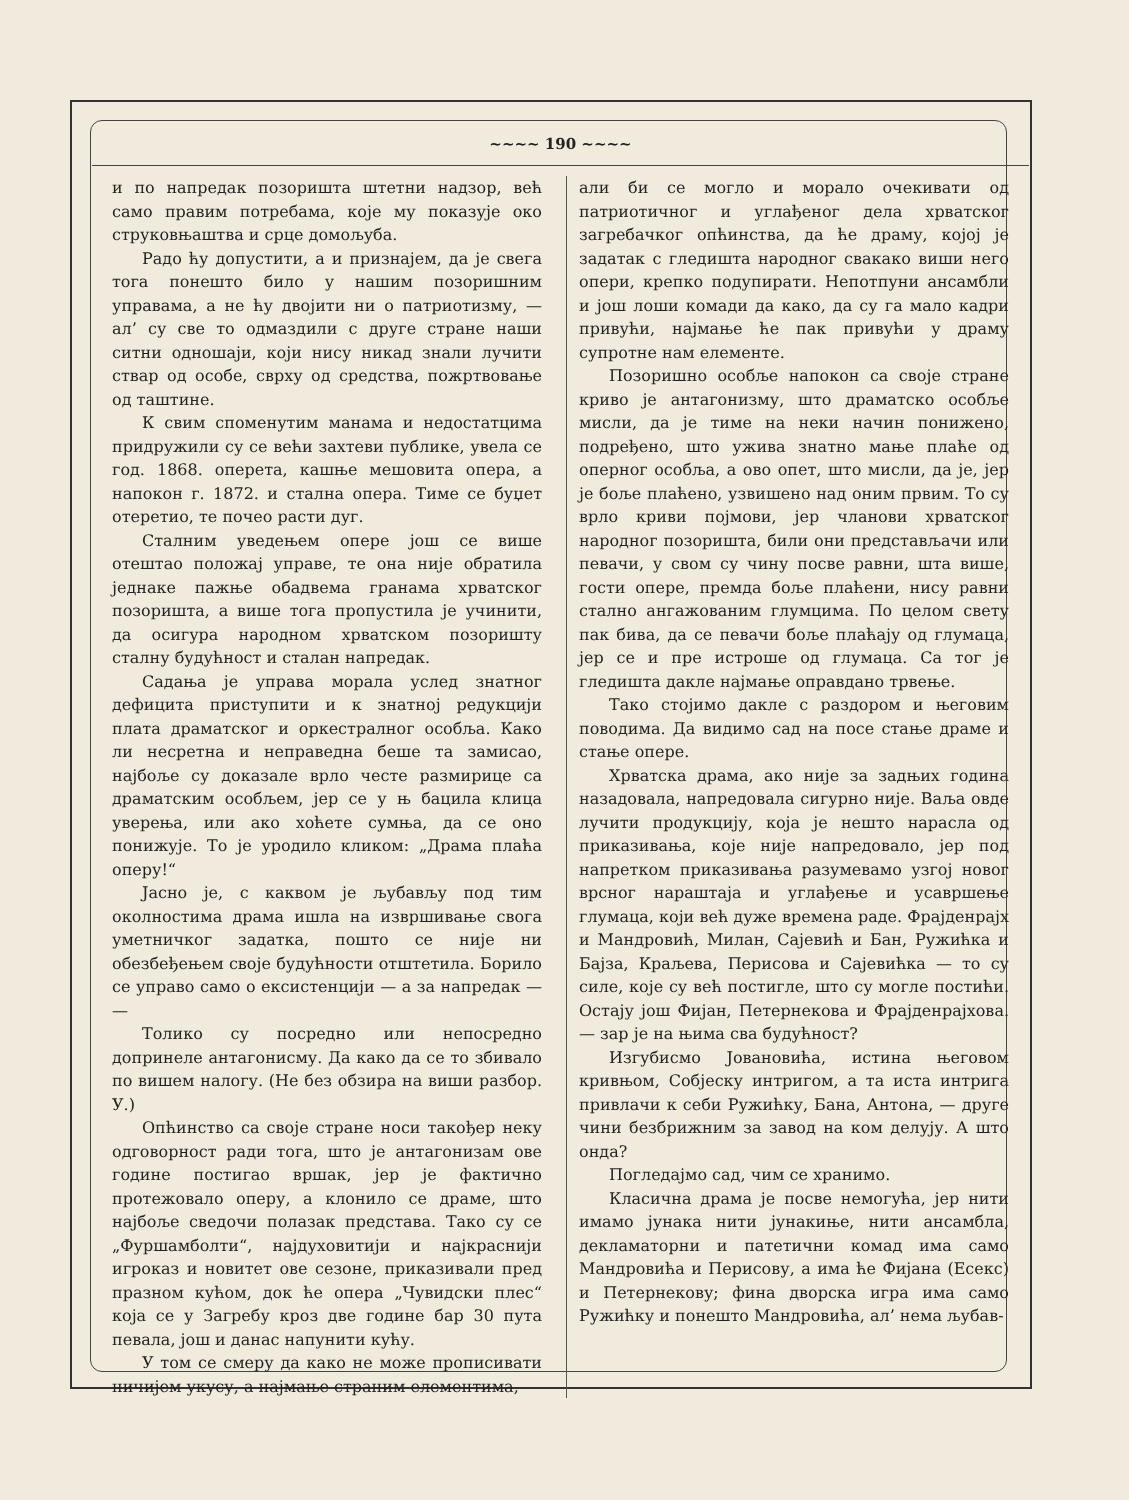~~~~ 190 ~~~~
и по напредак позоришта штетни надзор, већ само правим потребама, које му показује око струковњаштва и срце домољуба.
Радо ћу допустити, а и признајем, да је свега тога понешто било у нашим позоришним управама, а не ћу двојити ни о патриотизму, — ал’ су све то одмаздили с друге стране наши ситни одношаји, који нису никад знали лучити ствар од особе, сврху од средства, пожртвовање од таштине.
К свим споменутим манама и недостатцима придружили су се већи захтеви публике, увела се год. 1868. оперета, кашње мешовита опера, а напокон г. 1872. и стална опера. Тиме се буџет отеретио, те почео расти дуг.
Сталним уведењем опере још се више отештао положај управе, те она није обратила једнаке пажње обадвема гранама хрватског позоришта, а више тога пропустила је учинити, да осигура народном хрватском позоришту сталну будућност и сталан напредак.
Садања је управа морала услед знатног дефицита приступити и к знатној редукцији плата драматског и оркестралног особља. Како ли несретна и неправедна беше та замисао, најбоље су доказале врло честе размирице са драматским особљем, јер се у њ бацила клица уверења, или ако хоћете сумња, да се оно понижује. То је уродило кликом: „Драма плаћа оперу!“
Јасно је, с каквом је љубављу под тим околностима драма ишла на извршивање свога уметничког задатка, пошто се није ни обезбеђењем своје будућности отштетила. Борило се управо само о ексистенцији — а за напредак — —
Толико су посредно или непосредно допринеле антагонисму. Да како да се то збивало по вишем налогу. (Не без обзира на виши разбор. У.)
Опћинство са своје стране носи такођер неку одговорност ради тога, што је антагонизам ове године постигао вршак, јер је фактично протежовало оперу, а клонило се драме, што најбоље сведочи полазак представа. Тако су се „Фуршамболти“, најдуховитији и најкраснији игроказ и новитет ове сезоне, приказивали пред празном кућом, док ће опера „Чувидски плес“ која се у Загребу кроз две године бар 30 пута певала, још и данас напунити кућу.
У том се смеру да како не може прописивати ничијем укусу, а најмање страним елементима,
али би се могло и морало очекивати од патриотичног и углађеног дела хрватског загребачког опћинства, да ће драму, којој је задатак с гледишта народног свакако виши него опери, крепко подупирати. Непотпуни ансамбли и још лоши комади да како, да су га мало кадри привући, најмање ће пак привући у драму супротне нам елементе.
Позоришно особље напокон са своје стране криво је антагонизму, што драматско особље мисли, да је тиме на неки начин понижено, подређено, што ужива знатно мање плаће од оперног особља, а ово опет, што мисли, да је, јер је боље плаћено, узвишено над оним првим. То су врло криви појмови, јер чланови хрватског народног позоришта, били они представљачи или певачи, у свом су чину посве равни, шта више, гости опере, премда боље плаћени, нису равни стално ангажованим глумцима. По целом свету пак бива, да се певачи боље плаћају од глумаца, јер се и пре истроше од глумаца. Са тог је гледишта дакле најмање оправдано трвење.
Тако стојимо дакле с раздором и његовим поводима. Да видимо сад на посе стање драме и стање опере.
Хрватска драма, ако није за задњих година назадовала, напредовала сигурно није. Ваља овде лучити продукцију, која је нешто нарасла од приказивања, које није напредовало, јер под напретком приказивања разумевамо узгој новог врсног нараштаја и углађење и усавршење глумаца, који већ дуже времена раде. Фрајденрајх и Мандровић, Милан, Сајевић и Бан, Ружићка и Бајза, Краљева, Перисова и Сајевићка — то су силе, које су већ постигле, што су могле постићи. Остају још Фијан, Петернекова и Фрајденрајхова. — зар је на њима сва будућност?
Изгубисмо Јовановића, истина његовом кривњом, Собјеску интригом, а та иста интрига привлачи к себи Ружићку, Бана, Антона, — друге чини безбрижним за завод на ком делују. А што онда?
Погледајмо сад, чим се хранимо.
Класична драма је посве немогућа, јер нити имамо јунака нити јунакиње, нити ансамбла, декламаторни и патетични комад има само Мандровића и Перисову, а има ће Фијана (Есекс) и Петернекову; фина дворска игра има само Ружићку и понешто Мандровића, ал’ нема љубав-